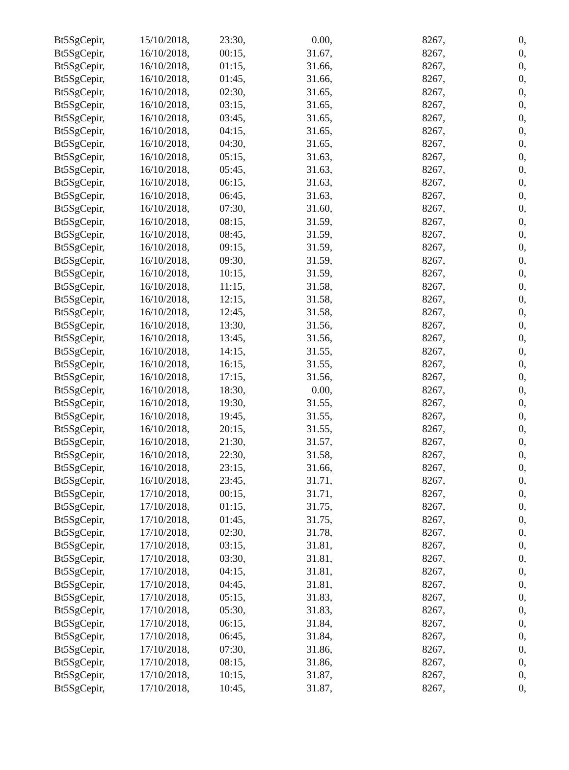| Bt5SgCepir, | 15/10/2018, | 23:30, | 0.00, | 8267, | 0, |
| Bt5SgCepir, | 16/10/2018, | 00:15, | 31.67, | 8267, | 0, |
| Bt5SgCepir, | 16/10/2018, | 01:15, | 31.66, | 8267, | 0, |
| Bt5SgCepir, | 16/10/2018, | 01:45, | 31.66, | 8267, | 0, |
| Bt5SgCepir, | 16/10/2018, | 02:30, | 31.65, | 8267, | 0, |
| Bt5SgCepir, | 16/10/2018, | 03:15, | 31.65, | 8267, | 0, |
| Bt5SgCepir, | 16/10/2018, | 03:45, | 31.65, | 8267, | 0, |
| Bt5SgCepir, | 16/10/2018, | 04:15, | 31.65, | 8267, | 0, |
| Bt5SgCepir, | 16/10/2018, | 04:30, | 31.65, | 8267, | 0, |
| Bt5SgCepir, | 16/10/2018, | 05:15, | 31.63, | 8267, | 0, |
| Bt5SgCepir, | 16/10/2018, | 05:45, | 31.63, | 8267, | 0, |
| Bt5SgCepir, | 16/10/2018, | 06:15, | 31.63, | 8267, | 0, |
| Bt5SgCepir, | 16/10/2018, | 06:45, | 31.63, | 8267, | 0, |
| Bt5SgCepir, | 16/10/2018, | 07:30, | 31.60, | 8267, | 0, |
| Bt5SgCepir, | 16/10/2018, | 08:15, | 31.59, | 8267, | 0, |
| Bt5SgCepir, | 16/10/2018, | 08:45, | 31.59, | 8267, | 0, |
| Bt5SgCepir, | 16/10/2018, | 09:15, | 31.59, | 8267, | 0, |
| Bt5SgCepir, | 16/10/2018, | 09:30, | 31.59, | 8267, | 0, |
| Bt5SgCepir, | 16/10/2018, | 10:15, | 31.59, | 8267, | 0, |
| Bt5SgCepir, | 16/10/2018, | 11:15, | 31.58, | 8267, | 0, |
| Bt5SgCepir, | 16/10/2018, | 12:15, | 31.58, | 8267, | 0, |
| Bt5SgCepir, | 16/10/2018, | 12:45, | 31.58, | 8267, | 0, |
| Bt5SgCepir, | 16/10/2018, | 13:30, | 31.56, | 8267, | 0, |
| Bt5SgCepir, | 16/10/2018, | 13:45, | 31.56, | 8267, | 0, |
| Bt5SgCepir, | 16/10/2018, | 14:15, | 31.55, | 8267, | 0, |
| Bt5SgCepir, | 16/10/2018, | 16:15, | 31.55, | 8267, | 0, |
| Bt5SgCepir, | 16/10/2018, | 17:15, | 31.56, | 8267, | 0, |
| Bt5SgCepir, | 16/10/2018, | 18:30, | 0.00, | 8267, | 0, |
| Bt5SgCepir, | 16/10/2018, | 19:30, | 31.55, | 8267, | 0, |
| Bt5SgCepir, | 16/10/2018, | 19:45, | 31.55, | 8267, | 0, |
| Bt5SgCepir, | 16/10/2018, | 20:15, | 31.55, | 8267, | 0, |
| Bt5SgCepir, | 16/10/2018, | 21:30, | 31.57, | 8267, | 0, |
| Bt5SgCepir, | 16/10/2018, | 22:30, | 31.58, | 8267, | 0, |
| Bt5SgCepir, | 16/10/2018, | 23:15, | 31.66, | 8267, | 0, |
| Bt5SgCepir, | 16/10/2018, | 23:45, | 31.71, | 8267, | 0, |
| Bt5SgCepir, | 17/10/2018, | 00:15, | 31.71, | 8267, | 0, |
| Bt5SgCepir, | 17/10/2018, | 01:15, | 31.75, | 8267, | 0, |
| Bt5SgCepir, | 17/10/2018, | 01:45, | 31.75, | 8267, | 0, |
| Bt5SgCepir, | 17/10/2018, | 02:30, | 31.78, | 8267, | 0, |
| Bt5SgCepir, | 17/10/2018, | 03:15, | 31.81, | 8267, | 0, |
| Bt5SgCepir, | 17/10/2018, | 03:30, | 31.81, | 8267, | 0, |
| Bt5SgCepir, | 17/10/2018, | 04:15, | 31.81, | 8267, | 0, |
| Bt5SgCepir, | 17/10/2018, | 04:45, | 31.81, | 8267, | 0, |
| Bt5SgCepir, | 17/10/2018, | 05:15, | 31.83, | 8267, | 0, |
| Bt5SgCepir, | 17/10/2018, | 05:30, | 31.83, | 8267, | 0, |
| Bt5SgCepir, | 17/10/2018, | 06:15, | 31.84, | 8267, | 0, |
| Bt5SgCepir, | 17/10/2018, | 06:45, | 31.84, | 8267, | 0, |
| Bt5SgCepir, | 17/10/2018, | 07:30, | 31.86, | 8267, | 0, |
| Bt5SgCepir, | 17/10/2018, | 08:15, | 31.86, | 8267, | 0, |
| Bt5SgCepir, | 17/10/2018, | 10:15, | 31.87, | 8267, | 0, |
| Bt5SgCepir, | 17/10/2018, | 10:45, | 31.87, | 8267, | 0, |